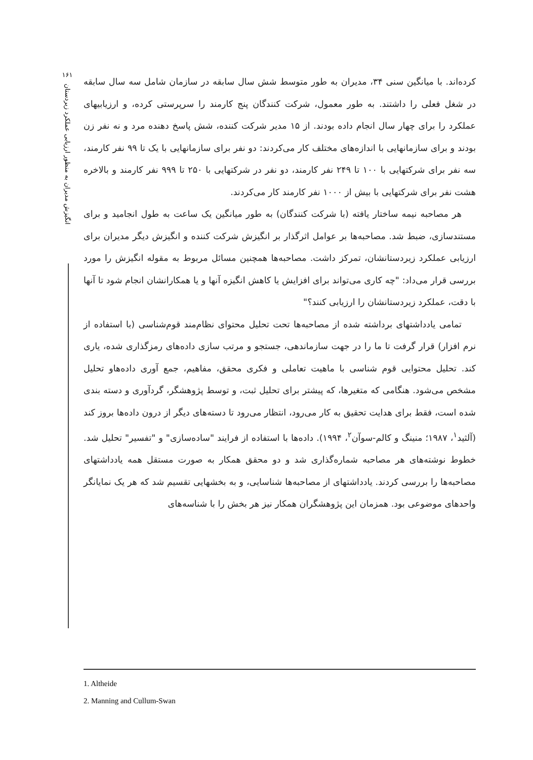۱۶۱
انگیزش مدیران به منظور ارزیابی عملکرد زیردستان
کرده‌اند. با میانگین سنی ۳۴، مدیران به طور متوسط شش سال سابقه در سازمان شامل سه سال سابقه در شغل فعلی را داشتند. به طور معمول، شرکت کنندگان پنج کارمند را سرپرستی کرده، و ارزیابیهای عملکرد را برای چهار سال انجام داده بودند. از ۱۵ مدیر شرکت کننده، شش پاسخ دهنده مرد و نه نفر زن بودند و برای سازمانهایی با اندازه‌های مختلف کار می‌کردند: دو نفر برای سازمانهایی با یک تا ۹۹ نفر کارمند، سه نفر برای شرکتهایی با ۱۰۰ تا ۲۴۹ نفر کارمند، دو نفر در شرکتهایی با ۲۵۰ تا ۹۹۹ نفر کارمند و بالاخره هشت نفر برای شرکتهایی با بیش از ۱۰۰۰ نفر کارمند کار می‌کردند.
هر مصاحبه نیمه ساختار یافته (با شرکت کنندگان) به طور میانگین یک ساعت به طول انجامید و برای مستندسازی، ضبط شد. مصاحبه‌ها بر عوامل اثرگذار بر انگیزش شرکت کننده و انگیزش دیگر مدیران برای ارزیابی عملکرد زیردستانشان، تمرکز داشت. مصاحبه‌ها همچنین مسائل مربوط به مقوله انگیزش را مورد بررسی قرار می‌داد: "چه کاری می‌تواند برای افزایش یا کاهش انگیزه آنها و یا همکارانشان انجام شود تا آنها با دقت، عملکرد زیردستانشان را ارزیابی کنند؟"
تمامی یادداشتهای برداشته شده از مصاحبه‌ها تحت تحلیل محتوای نظام‌مند قوم‌شناسی (با استفاده از نرم افزار) قرار گرفت تا ما را در جهت سازماندهی، جستجو و مرتب سازی داده‌های رمزگذاری شده، یاری کند. تحلیل محتوایی قوم شناسی با ماهیت تعاملی و فکری محقق، مفاهیم، جمع آوری داده‌هاو تحلیل مشخص می‌شود. هنگامی که متغیرها، که پیشتر برای تحلیل ثبت، و توسط پژوهشگر، گردآوری و دسته بندی شده است، فقط برای هدایت تحقیق به کار می‌رود، انتظار می‌رود تا دسته‌های دیگر از درون داده‌ها بروز کند (آلثید<sup>۱</sup>، ۱۹۸۷؛ منینگ و کالم-سوآن<sup>۲</sup>، ۱۹۹۴). داده‌ها با استفاده از فرایند "ساده‌سازی" و "تفسیر" تحلیل شد. خطوط نوشته‌های هر مصاحبه شماره‌گذاری شد و دو محقق همکار به صورت مستقل همه یادداشتهای مصاحبه‌ها را بررسی کردند. یادداشتهای از مصاحبه‌ها شناسایی، و به بخشهایی تقسیم شد که هر یک نمایانگر واحدهای موضوعی بود. همزمان این پژوهشگران همکار نیز هر بخش را با شناسه‌های
1. Altheide
2. Manning and Cullum-Swan